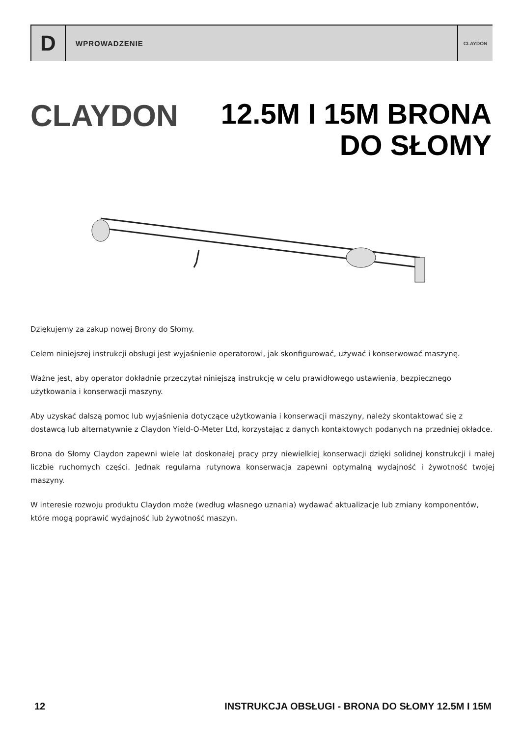D
WPROWADZENIE
CLAYDON
CLAYDON
12.5M I 15M BRONA
DO SŁOMY
Dziękujemy za zakup nowej Brony do Słomy.
Celem niniejszej instrukcji obsługi jest wyjaśnienie operatorowi, jak skonfigurować, używać i konserwować maszynę.
Ważne jest, aby operator dokładnie przeczytał niniejszą instrukcję w celu prawidłowego ustawienia, bezpiecznego użytkowania i konserwacji maszyny.
Aby uzyskać dalszą pomoc lub wyjaśnienia dotyczące użytkowania i konserwacji maszyny, należy skontaktować się z dostawcą lub alternatywnie z Claydon Yield-O-Meter Ltd, korzystając z danych kontaktowych podanych na przedniej okładce.
Brona do Słomy Claydon zapewni wiele lat doskonałej pracy przy niewielkiej konserwacji dzięki solidnej konstrukcji i małej liczbie ruchomych części. Jednak regularna rutynowa konserwacja zapewni optymalną wydajność i żywotność twojej maszyny.
W interesie rozwoju produktu Claydon może (według własnego uznania) wydawać aktualizacje lub zmiany komponentów, które mogą poprawić wydajność lub żywotność maszyn.
12 INSTRUKCJA OBSŁUGI - BRONA DO SŁOMY 12.5M I 15M